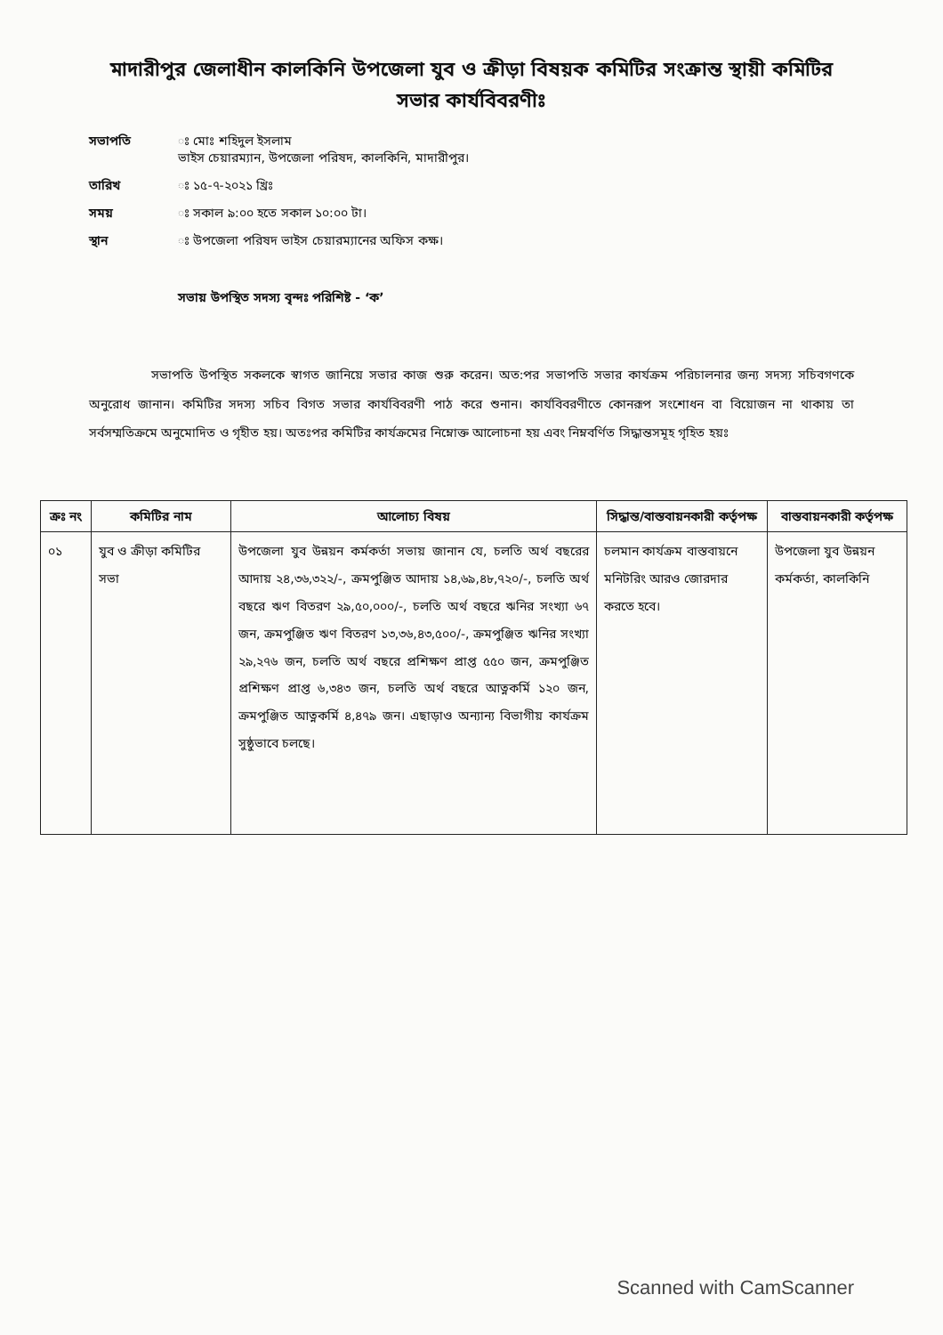মাদারীপুর জেলাধীন কালকিনি উপজেলা যুব ও ক্রীড়া বিষয়ক কমিটির সংক্রান্ত স্থায়ী কমিটির সভার কার্যবিবরণীঃ
সভাপতি ঃ মোঃ শহিদুল ইসলাম
ভাইস চেয়ারম্যান, উপজেলা পরিষদ, কালকিনি, মাদারীপুর।
তারিখ ঃ ১৫-৭-২০২১ খ্রিঃ
সময় ঃ সকাল ৯:০০ হতে সকাল ১০:০০ টা।
স্থান ঃ উপজেলা পরিষদ ভাইস চেয়ারম্যানের অফিস কক্ষ।
সভায় উপস্থিত সদস্য বৃন্দঃ পরিশিষ্ট - ‘ক’
সভাপতি উপস্থিত সকলকে স্বাগত জানিয়ে সভার কাজ শুরু করেন। অত:পর সভাপতি সভার কার্যক্রম পরিচালনার জন্য সদস্য সচিবগণকে অনুরোধ জানান। কমিটির সদস্য সচিব বিগত সভার কার্যবিবরণী পাঠ করে শুনান। কার্যবিবরণীতে কোনরূপ সংশোধন বা বিয়োজন না থাকায় তা সর্বসম্মতিক্রমে অনুমোদিত ও গৃহীত হয়। অতঃপর কমিটির কার্যক্রমের নিম্নোক্ত আলোচনা হয় এবং নিম্নবর্ণিত সিদ্ধান্তসমূহ গৃহিত হয়ঃ
| ক্রঃ নং | কমিটির নাম | আলোচ্য বিষয় | সিদ্ধান্ত/বাস্তবায়নকারী কর্তৃপক্ষ | বাস্তবায়নকারী কর্তৃপক্ষ |
| --- | --- | --- | --- | --- |
| ০১ | যুব ও ক্রীড়া কমিটির সভা | উপজেলা যুব উন্নয়ন কর্মকর্তা সভায় জানান যে, চলতি অর্থ বছরের আদায় ২৪,৩৬,৩২২/-, ক্রমপুঞ্জিত আদায় ১৪,৬৯,৪৮,৭২০/-, চলতি অর্থ বছরে ঋণ বিতরণ ২৯,৫০,০০০/-, চলতি অর্থ বছরে ঋনির সংখ্যা ৬৭ জন, ক্রমপুঞ্জিত ঋণ বিতরণ ১৩,৩৬,৪৩,৫০০/-, ক্রমপুঞ্জিত ঋনির সংখ্যা ২৯,২৭৬ জন, চলতি অর্থ বছরে প্রশিক্ষণ প্রাপ্ত ৫৫০ জন, ক্রমপুঞ্জিত প্রশিক্ষণ প্রাপ্ত ৬,৩৪৩ জন, চলতি অর্থ বছরে আত্নকর্মি ১২০ জন, ক্রমপুঞ্জিত আত্নকর্মি ৪,৪৭৯ জন। এছাড়াও অন্যান্য বিভাগীয় কার্যক্রম সুষ্ঠুভাবে চলছে। | চলমান কার্যক্রম বাস্তবায়নে মনিটরিং আরও জোরদার করতে হবে। | উপজেলা যুব উন্নয়ন কর্মকর্তা, কালকিনি |
Scanned with CamScanner